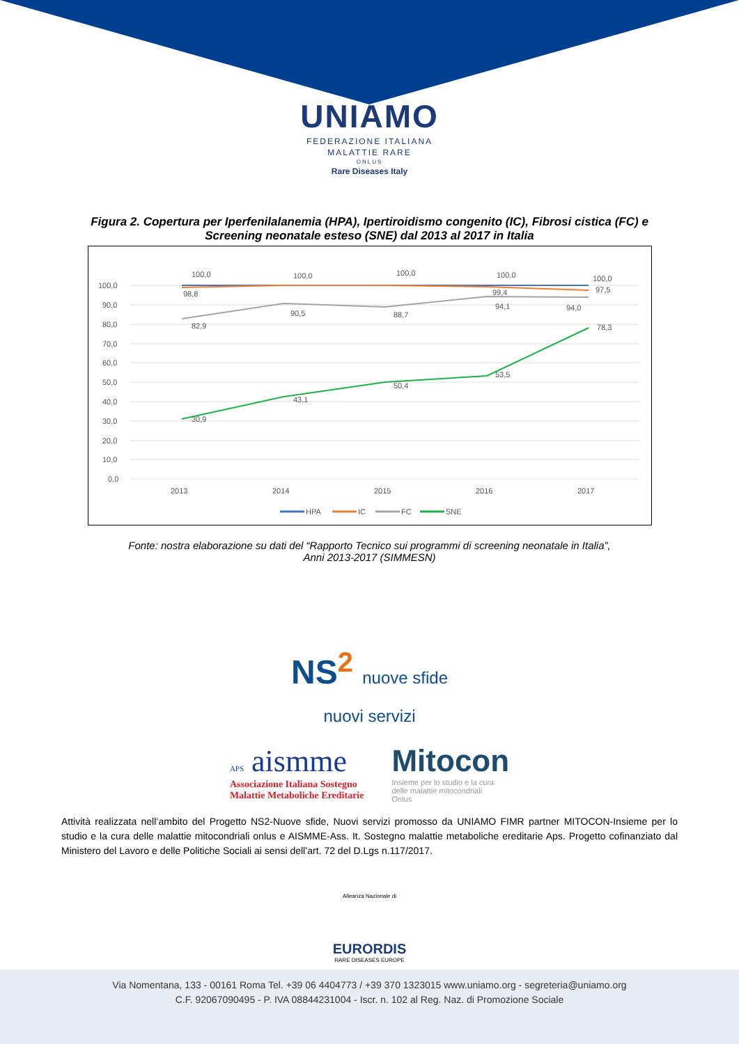UNIAMO
FEDERAZIONE ITALIANA
MALATTIE RARE
ONLUS
Rare Diseases Italy
Figura 2. Copertura per Iperfenilalanemia (HPA), Ipertiroidismo congenito (IC), Fibrosi cistica (FC) e
Screening neonatale esteso (SNE) dal 2013 al 2017 in Italia
100,0
90,0
80,0
70,0
60,0
50,0
40,0
30,0
20,0
10,0
0,0
2013
2014
2015
2016
2017
100,0
100,0
100,0
100,0
100,0
98,8
99,4
97,5
82,9
90,5
88,7
94,1
94,0
30,9
43,1
50,4
53,5
78,3
HPA
IC
FC
SNE
Fonte: nostra elaborazione su dati del “Rapporto Tecnico sui programmi di screening neonatale in Italia”,
Anni 2013-2017 (SIMMESN)
NS<sup>2</sup> nuove sfide
nuovi servizi
APS aismme
Associazione Italiana Sostegno
Malattie Metaboliche Ereditarie
Mitocon
Insieme per lo studio e la cura
delle malattie mitocondriali
Onlus
Attività realizzata nell’ambito del Progetto NS2-Nuove sfide, Nuovi servizi promosso da UNIAMO FIMR partner MITOCON-Insieme per lo studio e la cura delle malattie mitocondriali onlus e AISMME-Ass. It. Sostegno malattie metaboliche ereditarie Aps. Progetto cofinanziato dal Ministero del Lavoro e delle Politiche Sociali ai sensi dell’art. 72 del D.Lgs n.117/2017.
Alleanza Nazionale di
EURORDIS
RARE DISEASES EUROPE
Via Nomentana, 133 - 00161 Roma Tel. +39 06 4404773 / +39 370 1323015 www.uniamo.org - segreteria@uniamo.org
C.F. 92067090495 - P. IVA 08844231004 - Iscr. n. 102 al Reg. Naz. di Promozione Sociale